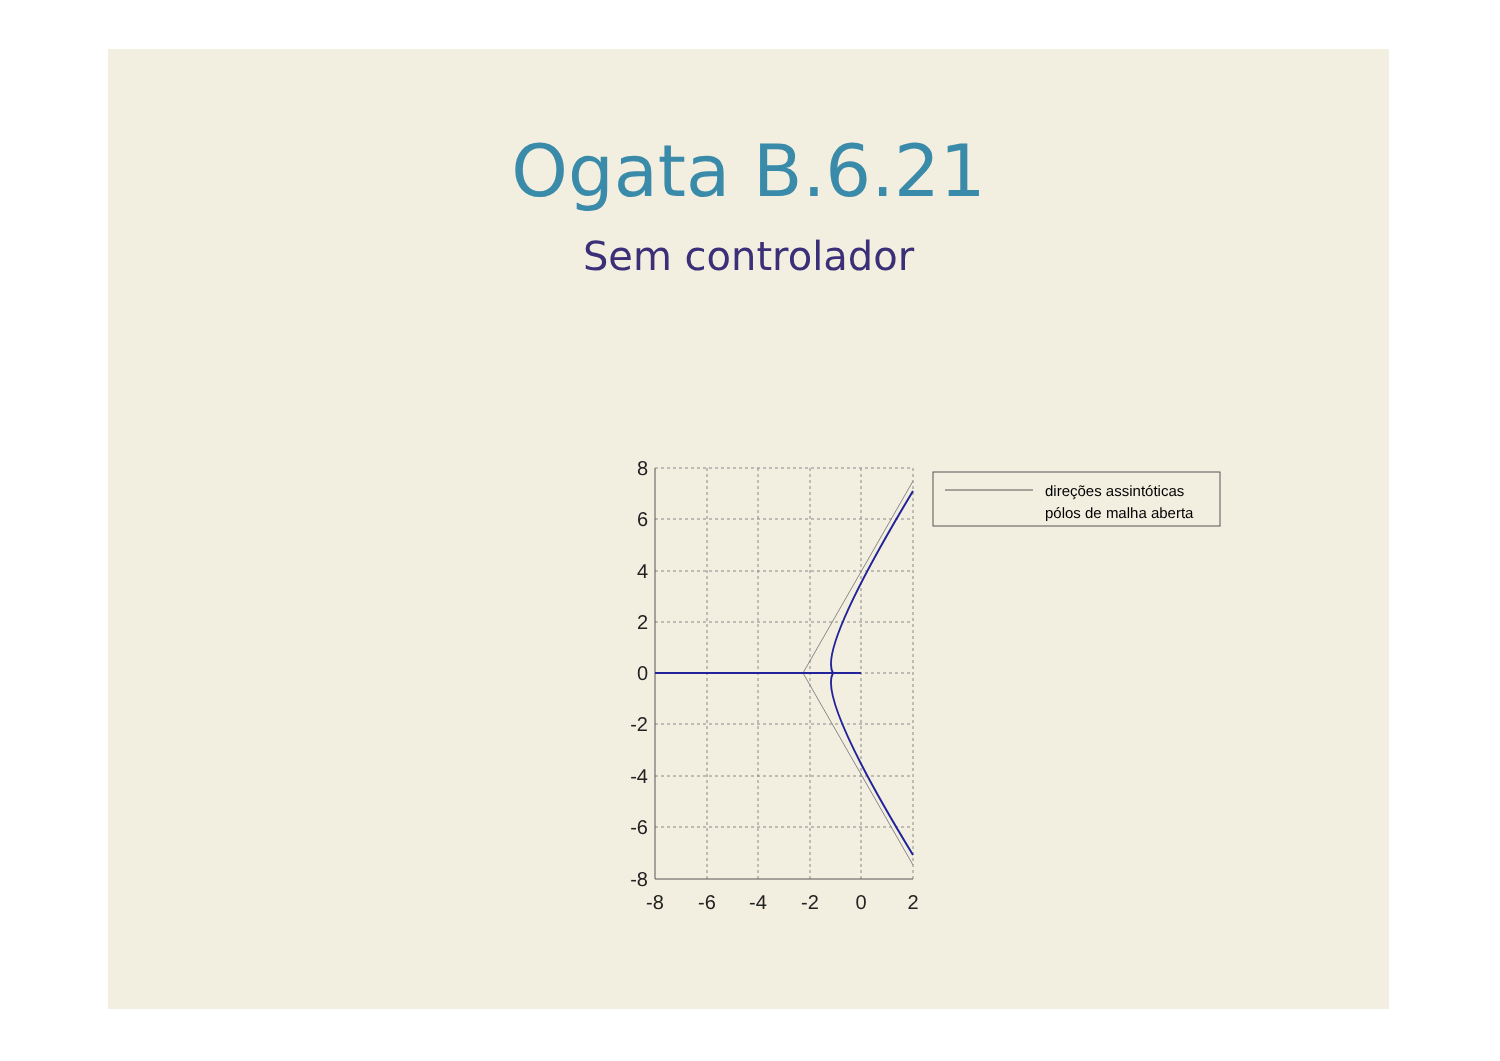Ogata B.6.21
Sem controlador
8
6
4
2
0
-2
-4
-6
-8
-8
-6
-4
-2
0
2
direções assintóticas
pólos de malha aberta